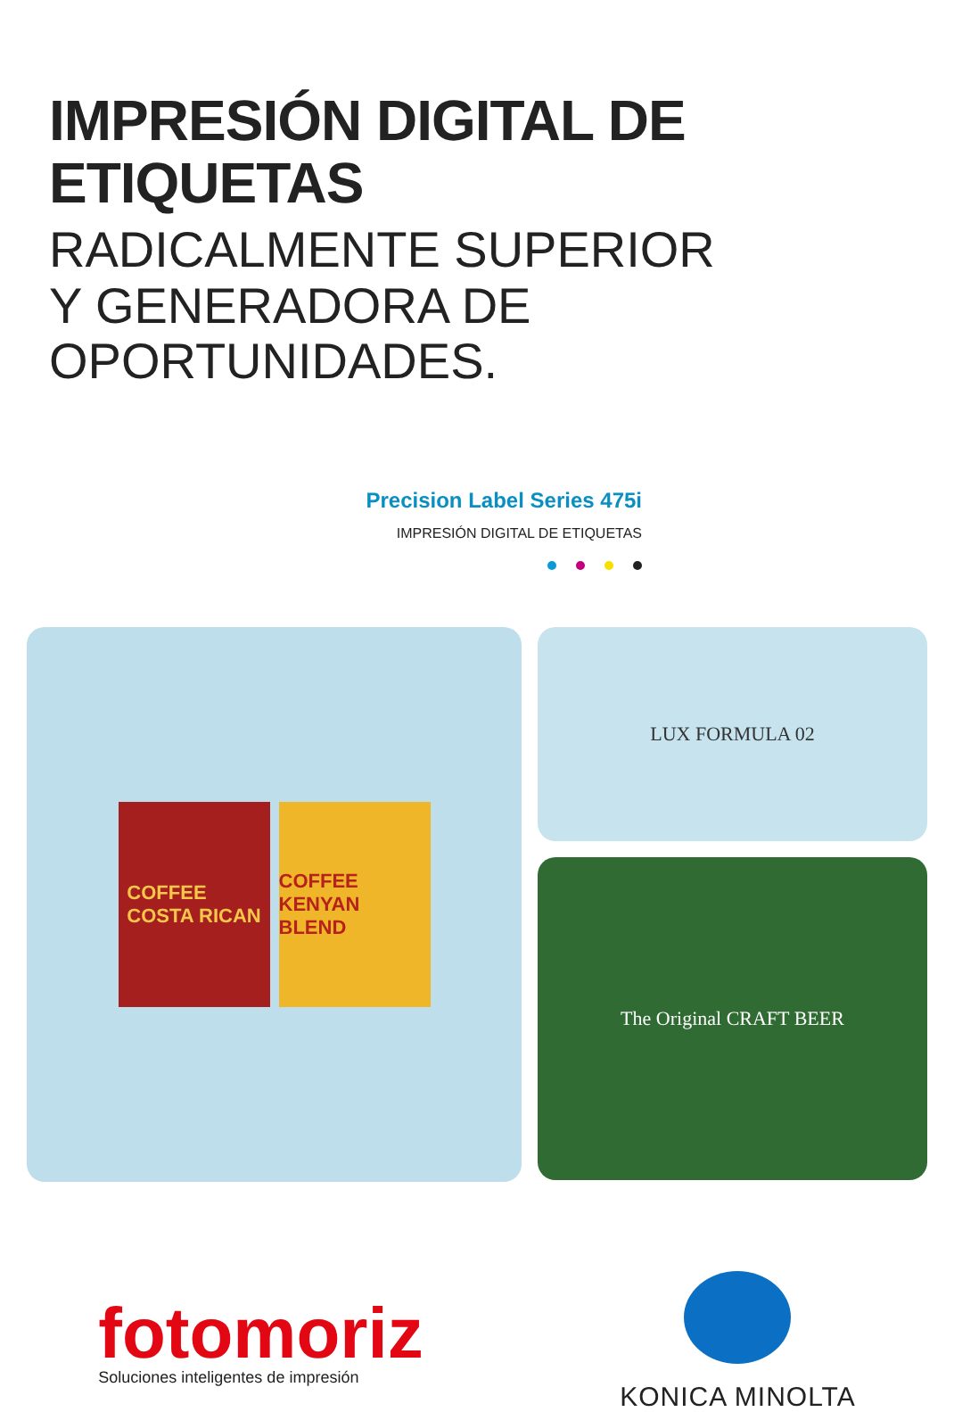IMPRESIÓN DIGITAL DE ETIQUETAS
RADICALMENTE SUPERIOR
Y GENERADORA DE OPORTUNIDADES.
Precision Label Series 475i
IMPRESIÓN DIGITAL DE ETIQUETAS
COFFEE
COSTA RICAN
COFFEE
KENYAN BLEND
LUX FORMULA 02
The Original CRAFT BEER
fotomoriz
Soluciones inteligentes de impresión
KONICA MINOLTA